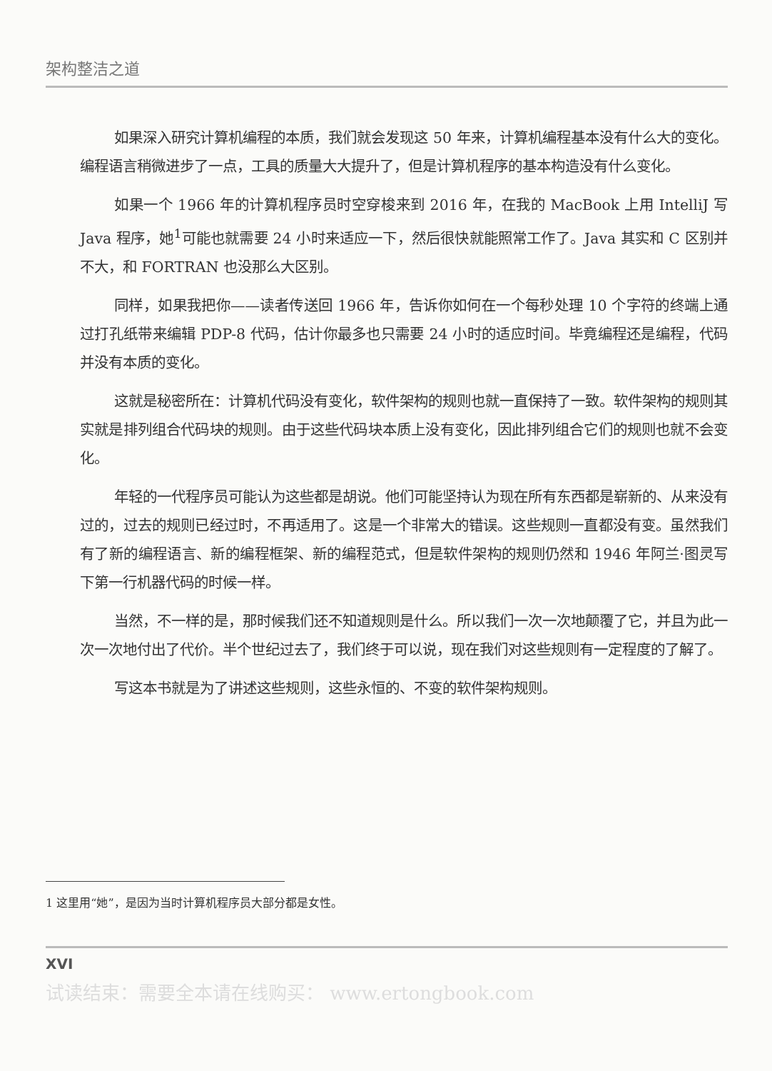架构整洁之道
如果深入研究计算机编程的本质，我们就会发现这 50 年来，计算机编程基本没有什么大的变化。编程语言稍微进步了一点，工具的质量大大提升了，但是计算机程序的基本构造没有什么变化。
如果一个 1966 年的计算机程序员时空穿梭来到 2016 年，在我的 MacBook 上用 IntelliJ 写 Java 程序，她<sup>1</sup>可能也就需要 24 小时来适应一下，然后很快就能照常工作了。Java 其实和 C 区别并不大，和 FORTRAN 也没那么大区别。
同样，如果我把你——读者传送回 1966 年，告诉你如何在一个每秒处理 10 个字符的终端上通过打孔纸带来编辑 PDP-8 代码，估计你最多也只需要 24 小时的适应时间。毕竟编程还是编程，代码并没有本质的变化。
这就是秘密所在：计算机代码没有变化，软件架构的规则也就一直保持了一致。软件架构的规则其实就是排列组合代码块的规则。由于这些代码块本质上没有变化，因此排列组合它们的规则也就不会变化。
年轻的一代程序员可能认为这些都是胡说。他们可能坚持认为现在所有东西都是崭新的、从来没有过的，过去的规则已经过时，不再适用了。这是一个非常大的错误。这些规则一直都没有变。虽然我们有了新的编程语言、新的编程框架、新的编程范式，但是软件架构的规则仍然和 1946 年阿兰·图灵写下第一行机器代码的时候一样。
当然，不一样的是，那时候我们还不知道规则是什么。所以我们一次一次地颠覆了它，并且为此一次一次地付出了代价。半个世纪过去了，我们终于可以说，现在我们对这些规则有一定程度的了解了。
写这本书就是为了讲述这些规则，这些永恒的、不变的软件架构规则。
1 这里用“她”，是因为当时计算机程序员大部分都是女性。
XVI
试读结束：需要全本请在线购买： www.ertongbook.com